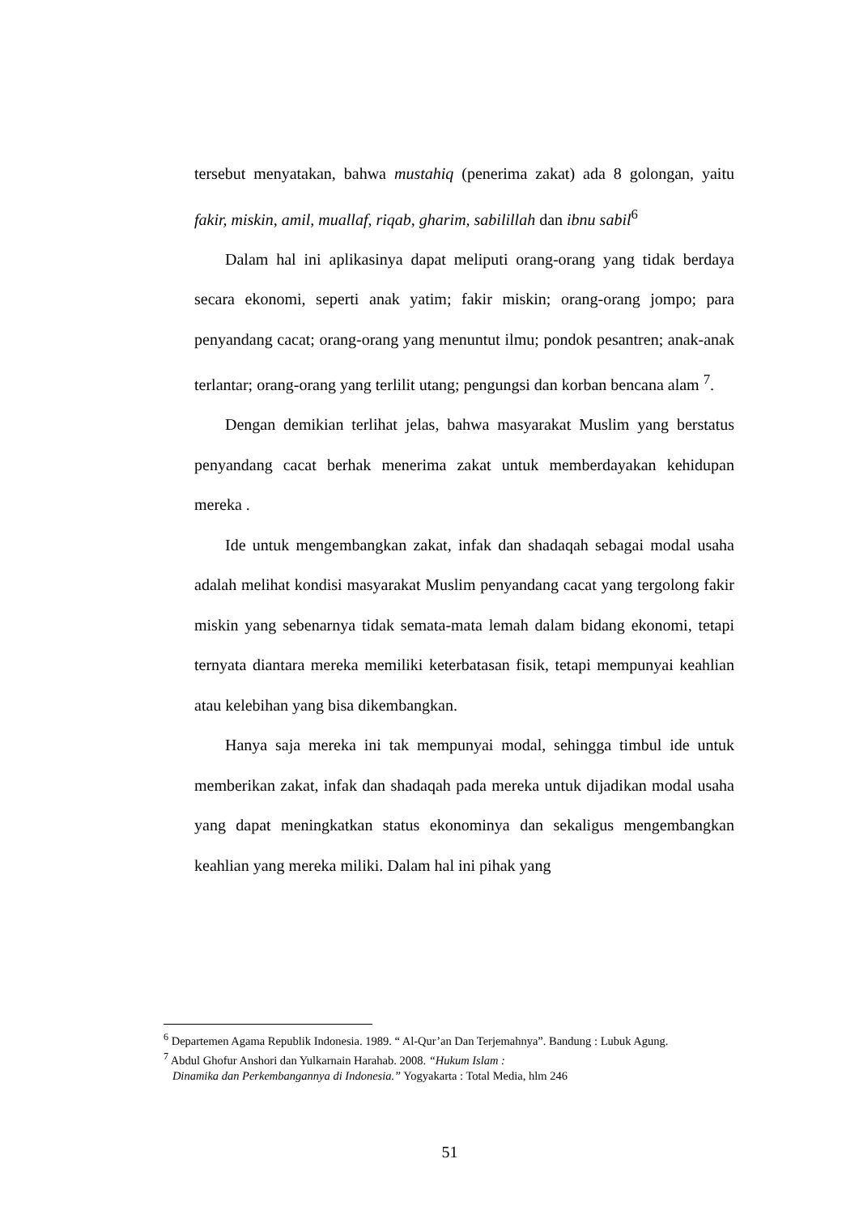tersebut menyatakan, bahwa mustahiq (penerima zakat) ada 8 golongan, yaitu fakir, miskin, amil, muallaf, riqab, gharim, sabilillah dan ibnu sabil<sup>6</sup>
Dalam hal ini aplikasinya dapat meliputi orang-orang yang tidak berdaya secara ekonomi, seperti anak yatim; fakir miskin; orang-orang jompo; para penyandang cacat; orang-orang yang menuntut ilmu; pondok pesantren; anak-anak terlantar; orang-orang yang terlilit utang; pengungsi dan korban bencana alam <sup>7</sup>.
Dengan demikian terlihat jelas, bahwa masyarakat Muslim yang berstatus penyandang cacat berhak menerima zakat untuk memberdayakan kehidupan mereka .
Ide untuk mengembangkan zakat, infak dan shadaqah sebagai modal usaha adalah melihat kondisi masyarakat Muslim penyandang cacat yang tergolong fakir miskin yang sebenarnya tidak semata-mata lemah dalam bidang ekonomi, tetapi ternyata diantara mereka memiliki keterbatasan fisik, tetapi mempunyai keahlian atau kelebihan yang bisa dikembangkan.
Hanya saja mereka ini tak mempunyai modal, sehingga timbul ide untuk memberikan zakat, infak dan shadaqah pada mereka untuk dijadikan modal usaha yang dapat meningkatkan status ekonominya dan sekaligus mengembangkan keahlian yang mereka miliki. Dalam hal ini pihak yang
<sup>6</sup> Departemen Agama Republik Indonesia. 1989. “ Al-Qur’an Dan Terjemahnya”. Bandung : Lubuk Agung.
<sup>7</sup> Abdul Ghofur Anshori dan Yulkarnain Harahab. 2008. “Hukum Islam :
Dinamika dan Perkembangannya di Indonesia.” Yogyakarta : Total Media, hlm 246
51